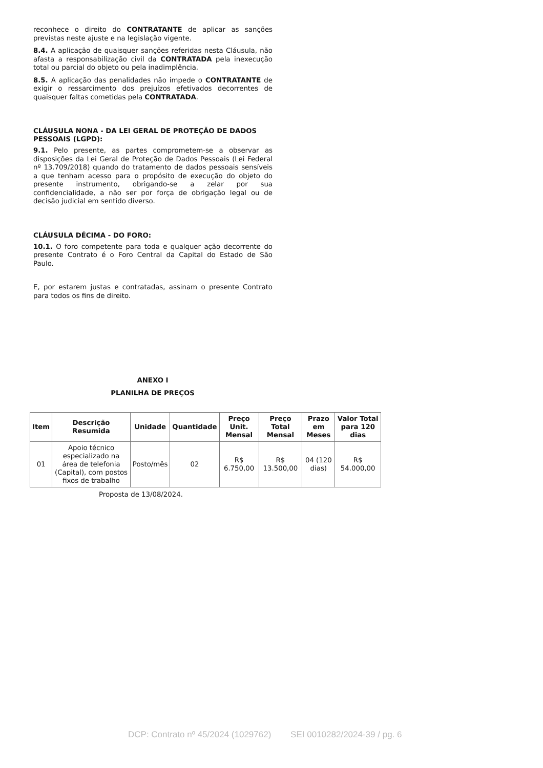reconhece o direito do CONTRATANTE de aplicar as sanções previstas neste ajuste e na legislação vigente.
8.4. A aplicação de quaisquer sanções referidas nesta Cláusula, não afasta a responsabilização civil da CONTRATADA pela inexecução total ou parcial do objeto ou pela inadimplência.
8.5. A aplicação das penalidades não impede o CONTRATANTE de exigir o ressarcimento dos prejuízos efetivados decorrentes de quaisquer faltas cometidas pela CONTRATADA.
CLÁUSULA NONA - DA LEI GERAL DE PROTEÇÃO DE DADOS PESSOAIS (LGPD):
9.1. Pelo presente, as partes comprometem-se a observar as disposições da Lei Geral de Proteção de Dados Pessoais (Lei Federal nº 13.709/2018) quando do tratamento de dados pessoais sensíveis a que tenham acesso para o propósito de execução do objeto do presente instrumento, obrigando-se a zelar por sua confidencialidade, a não ser por força de obrigação legal ou de decisão judicial em sentido diverso.
CLÁUSULA DÉCIMA - DO FORO:
10.1. O foro competente para toda e qualquer ação decorrente do presente Contrato é o Foro Central da Capital do Estado de São Paulo.
E, por estarem justas e contratadas, assinam o presente Contrato para todos os fins de direito.
ANEXO I
PLANILHA DE PREÇOS
| Item | Descrição Resumida | Unidade | Quantidade | Preço Unit. Mensal | Preço Total Mensal | Prazo em Meses | Valor Total para 120 dias |
| --- | --- | --- | --- | --- | --- | --- | --- |
| 01 | Apoio técnico especializado na área de telefonia (Capital), com postos fixos de trabalho | Posto/mês | 02 | R$ 6.750,00 | R$ 13.500,00 | 04 (120 dias) | R$ 54.000,00 |
Proposta de 13/08/2024.
DCP: Contrato nº 45/2024 (1029762) SEI 0010282/2024-39 / pg. 6